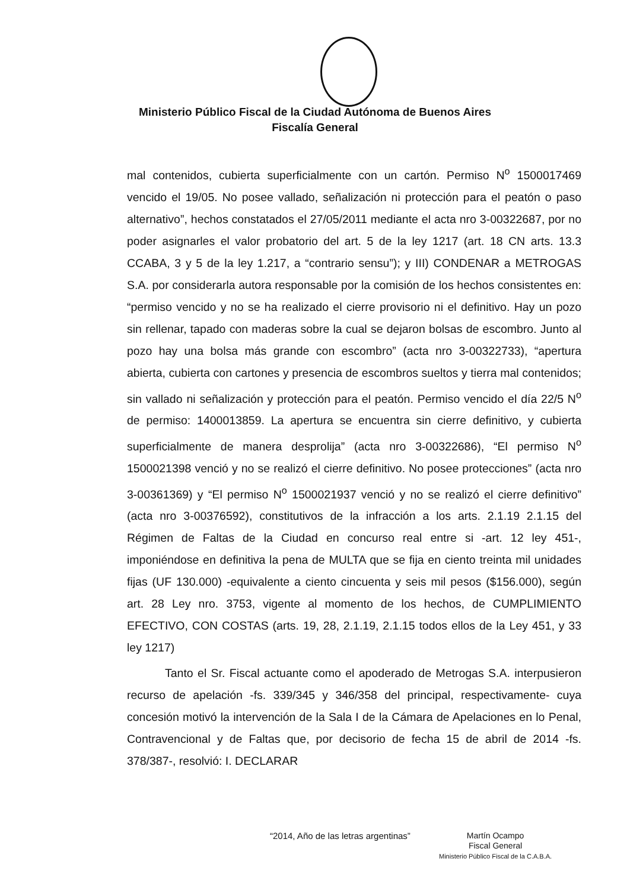Ministerio Público Fiscal de la Ciudad Autónoma de Buenos Aires
Fiscalía General
mal contenidos, cubierta superficialmente con un cartón. Permiso N<sup>o</sup> 1500017469 vencido el 19/05. No posee vallado, señalización ni protección para el peatón o paso alternativo”, hechos constatados el 27/05/2011 mediante el acta nro 3-00322687, por no poder asignarles el valor probatorio del art. 5 de la ley 1217 (art. 18 CN arts. 13.3 CCABA, 3 y 5 de la ley 1.217, a “contrario sensu”); y III) CONDENAR a METROGAS S.A. por considerarla autora responsable por la comisión de los hechos consistentes en: “permiso vencido y no se ha realizado el cierre provisorio ni el definitivo. Hay un pozo sin rellenar, tapado con maderas sobre la cual se dejaron bolsas de escombro. Junto al pozo hay una bolsa más grande con escombro” (acta nro 3-00322733), “apertura abierta, cubierta con cartones y presencia de escombros sueltos y tierra mal contenidos; sin vallado ni señalización y protección para el peatón. Permiso vencido el día 22/5 N<sup>o</sup> de permiso: 1400013859. La apertura se encuentra sin cierre definitivo, y cubierta superficialmente de manera desprolija” (acta nro 3-00322686), “El permiso N<sup>o</sup> 1500021398 venció y no se realizó el cierre definitivo. No posee protecciones” (acta nro 3-00361369) y “El permiso N<sup>o</sup> 1500021937 venció y no se realizó el cierre definitivo” (acta nro 3-00376592), constitutivos de la infracción a los arts. 2.1.19 2.1.15 del Régimen de Faltas de la Ciudad en concurso real entre si -art. 12 ley 451-, imponiéndose en definitiva la pena de MULTA que se fija en ciento treinta mil unidades fijas (UF 130.000) -equivalente a ciento cincuenta y seis mil pesos ($156.000), según art. 28 Ley nro. 3753, vigente al momento de los hechos, de CUMPLIMIENTO EFECTIVO, CON COSTAS (arts. 19, 28, 2.1.19, 2.1.15 todos ellos de la Ley 451, y 33 ley 1217)
Tanto el Sr. Fiscal actuante como el apoderado de Metrogas S.A. interpusieron recurso de apelación -fs. 339/345 y 346/358 del principal, respectivamente- cuya concesión motivó la intervención de la Sala I de la Cámara de Apelaciones en lo Penal, Contravencional y de Faltas que, por decisorio de fecha 15 de abril de 2014 -fs. 378/387-, resolvió: I. DECLARAR
“2014, Año de las letras argentinas”
Martín Ocampo
Fiscal General
Ministerio Público Fiscal de la C.A.B.A.